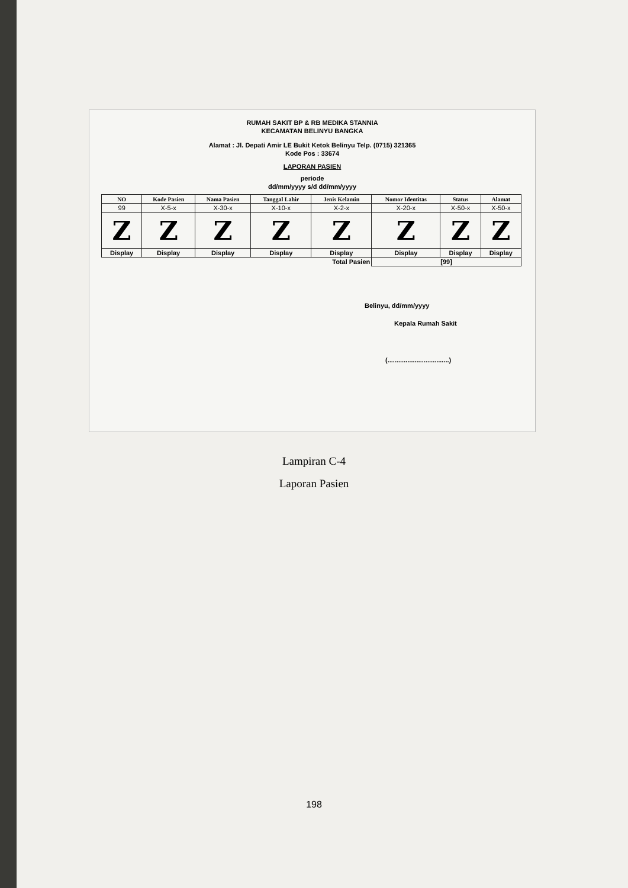RUMAH SAKIT BP & RB MEDIKA STANNIA
KECAMATAN BELINYU BANGKA
Alamat : Jl. Depati Amir LE Bukit Ketok Belinyu Telp. (0715) 321365
Kode Pos : 33674
LAPORAN PASIEN
periode
dd/mm/yyyy s/d dd/mm/yyyy
| NO | Kode Pasien | Nama Pasien | Tanggal Lahir | Jenis Kelamin | Nomor Identitas | Status | Alamat |
| --- | --- | --- | --- | --- | --- | --- | --- |
| 99 | X-5-x | X-30-x | X-10-x | X-2-x | X-20-x | X-50-x | X-50-x |
| Z | Z | Z | Z | Z | Z | Z | Z |
| Display | Display | Display | Display | Display | Display | Display | Display |
| Total Pasien | | | | | [99] | | |
Belinyu, dd/mm/yyyy
Kepala Rumah Sakit
(..................................)
Lampiran C-4
Laporan Pasien
198